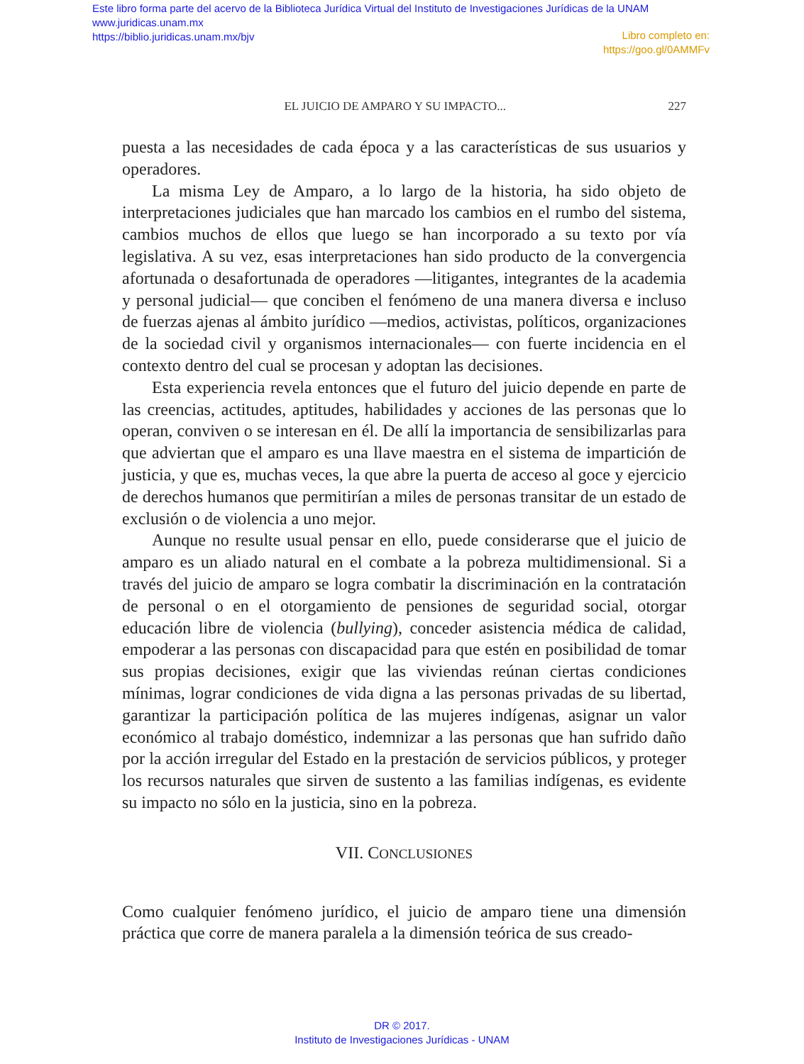Este libro forma parte del acervo de la Biblioteca Jurídica Virtual del Instituto de Investigaciones Jurídicas de la UNAM
www.juridicas.unam.mx
https://biblio.juridicas.unam.mx/bjv
Libro completo en:
https://goo.gl/0AMMFv
EL JUICIO DE AMPARO Y SU IMPACTO... 227
puesta a las necesidades de cada época y a las características de sus usuarios y operadores.
La misma Ley de Amparo, a lo largo de la historia, ha sido objeto de interpretaciones judiciales que han marcado los cambios en el rumbo del sistema, cambios muchos de ellos que luego se han incorporado a su texto por vía legislativa. A su vez, esas interpretaciones han sido producto de la convergencia afortunada o desafortunada de operadores —litigantes, integrantes de la academia y personal judicial— que conciben el fenómeno de una manera diversa e incluso de fuerzas ajenas al ámbito jurídico —medios, activistas, políticos, organizaciones de la sociedad civil y organismos internacionales— con fuerte incidencia en el contexto dentro del cual se procesan y adoptan las decisiones.
Esta experiencia revela entonces que el futuro del juicio depende en parte de las creencias, actitudes, aptitudes, habilidades y acciones de las personas que lo operan, conviven o se interesan en él. De allí la importancia de sensibilizarlas para que adviertan que el amparo es una llave maestra en el sistema de impartición de justicia, y que es, muchas veces, la que abre la puerta de acceso al goce y ejercicio de derechos humanos que permitirían a miles de personas transitar de un estado de exclusión o de violencia a uno mejor.
Aunque no resulte usual pensar en ello, puede considerarse que el juicio de amparo es un aliado natural en el combate a la pobreza multidimensional. Si a través del juicio de amparo se logra combatir la discriminación en la contratación de personal o en el otorgamiento de pensiones de seguridad social, otorgar educación libre de violencia (bullying), conceder asistencia médica de calidad, empoderar a las personas con discapacidad para que estén en posibilidad de tomar sus propias decisiones, exigir que las viviendas reúnan ciertas condiciones mínimas, lograr condiciones de vida digna a las personas privadas de su libertad, garantizar la participación política de las mujeres indígenas, asignar un valor económico al trabajo doméstico, indemnizar a las personas que han sufrido daño por la acción irregular del Estado en la prestación de servicios públicos, y proteger los recursos naturales que sirven de sustento a las familias indígenas, es evidente su impacto no sólo en la justicia, sino en la pobreza.
VII. CONCLUSIONES
Como cualquier fenómeno jurídico, el juicio de amparo tiene una dimensión práctica que corre de manera paralela a la dimensión teórica de sus creado-
DR © 2017.
Instituto de Investigaciones Jurídicas - UNAM